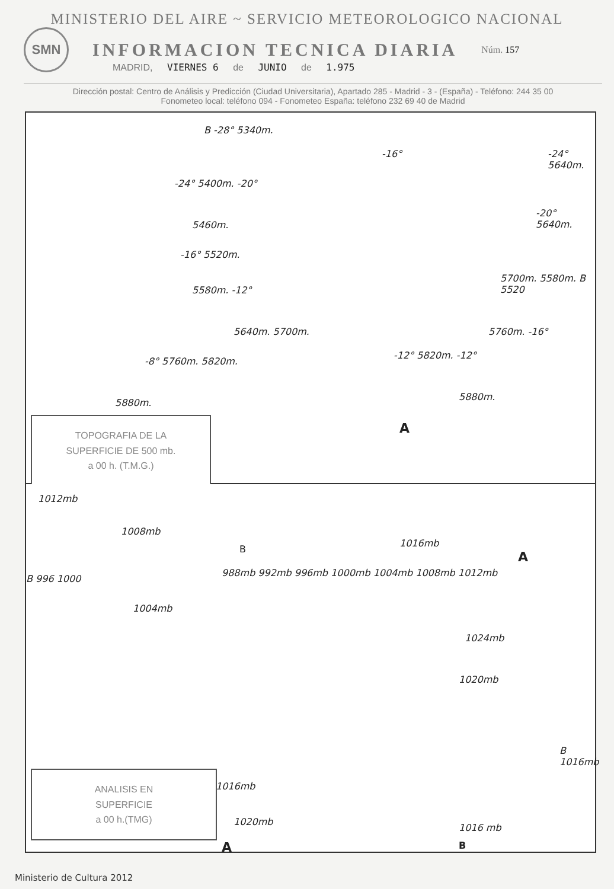MINISTERIO DEL AIRE ~ SERVICIO METEOROLOGICO NACIONAL
SMN
INFORMACION TECNICA DIARIA
Núm. 157
MADRID, VIERNES 6 de JUNIO de 1.975
Dirección postal: Centro de Análisis y Predicción (Ciudad Universitaria), Apartado 285 - Madrid - 3 - (España) - Teléfono: 244 35 00
Fonometeo local: teléfono 094 - Fonometeo España: teléfono 232 69 40 de Madrid
B -28° 5340m.
-24° 5400m. -20°
5460m.
-16° 5520m.
5580m. -12°
5640m. 5700m.
-8° 5760m. 5820m.
5880m.
-16° -24° 5640m.
-20° 5640m.
5700m. 5580m. B 5520
5760m. -16°
-12° 5820m. -12°
5880m.
A
TOPOGRAFIA DE LA
SUPERFICIE DE 500 mb.
a 00 h. (T.M.G.)
1012mb
1008mb
B
1016mb
A
B 996 1000
1004mb
988mb 992mb 996mb 1000mb 1004mb 1008mb 1012mb
1024mb
1020mb
B 1016mb
1016mb
1020mb
A
1016 mb
B
ANALISIS EN
SUPERFICIE
a 00 h.(TMG)
Ministerio de Cultura 2012